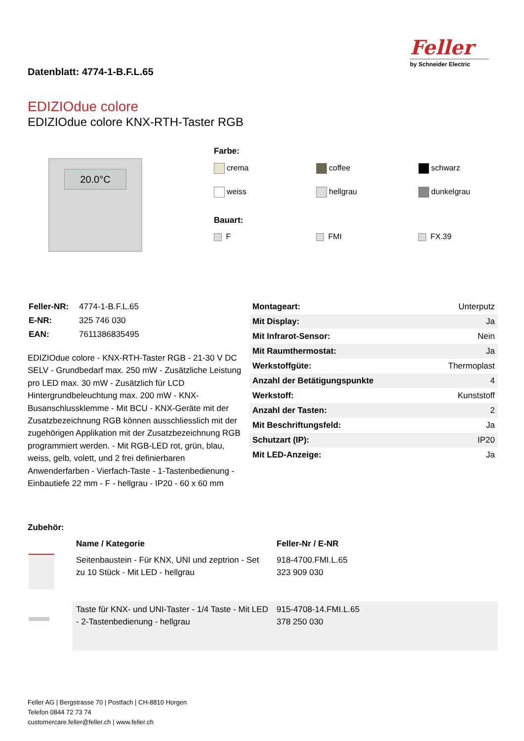Datenblatt: 4774-1-B.F.L.65
Feller
by Schneider Electric
EDIZIOdue colore
EDIZIOdue colore KNX-RTH-Taster RGB
20.0°C
Farbe:
crema
coffee
schwarz
weiss
hellgrau
dunkelgrau
Bauart:
F
FMI
FX.39
| Feller-NR: | 4774-1-B.F.L.65 |
| E-NR: | 325 746 030 |
| EAN: | 7611386835495 |
EDIZIOdue colore - KNX-RTH-Taster RGB - 21-30 V DC SELV - Grundbedarf max. 250 mW - Zusätzliche Leistung pro LED max. 30 mW - Zusätzlich für LCD Hintergrundbeleuchtung max. 200 mW - KNX-Busanschlussklemme - Mit BCU - KNX-Geräte mit der Zusatzbezeichnung RGB können ausschliesslich mit der zugehörigen Applikation mit der Zusatzbezeichnung RGB programmiert werden. - Mit RGB-LED rot, grün, blau, weiss, gelb, volett, und 2 frei definierbaren Anwenderfarben - Vierfach-Taste - 1-Tastenbedienung - Einbautiefe 22 mm - F - hellgrau - IP20 - 60 x 60 mm
| Montageart: | Unterputz |
| Mit Display: | Ja |
| Mit Infrarot-Sensor: | Nein |
| Mit Raumthermostat: | Ja |
| Werkstoffgüte: | Thermoplast |
| Anzahl der Betätigungspunkte | 4 |
| Werkstoff: | Kunststoff |
| Anzahl der Tasten: | 2 |
| Mit Beschriftungsfeld: | Ja |
| Schutzart (IP): | IP20 |
| Mit LED-Anzeige: | Ja |
Zubehör:
| | Name / Kategorie | Feller-Nr / E-NR |
| --- | --- | --- |
| | Seitenbaustein - Für KNX, UNI und zeptrion - Set zu 10 Stück - Mit LED - hellgrau | 918-4700.FMI.L.65 323 909 030 |
| | Taste für KNX- und UNI-Taster - 1/4 Taste - Mit LED - 2-Tastenbedienung - hellgrau | 915-4708-14.FMI.L.65 378 250 030 |
Feller AG | Bergstrasse 70 | Postfach | CH-8810 Horgen
Telefon 0844 72 73 74
customercare.feller@feller.ch | www.feller.ch